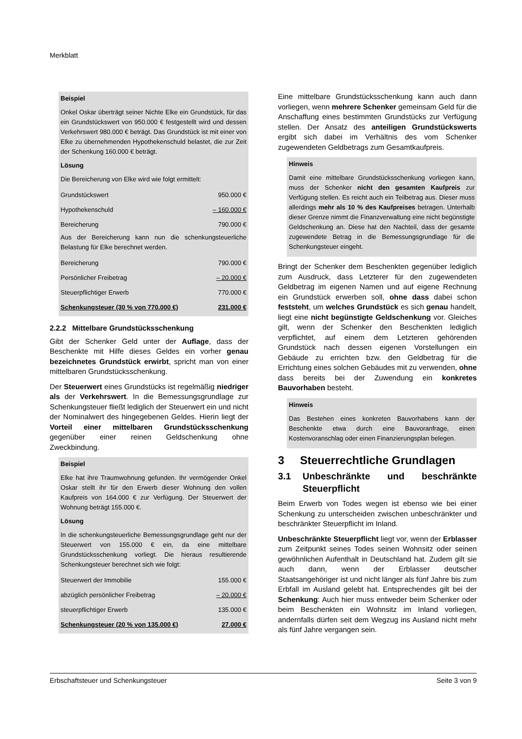Merkblatt
Beispiel
Onkel Oskar überträgt seiner Nichte Elke ein Grundstück, für das ein Grundstückswert von 950.000 € festgestellt wird und dessen Verkehrswert 980.000 € beträgt. Das Grundstück ist mit einer von Elke zu übernehmenden Hypothekenschuld belastet, die zur Zeit der Schenkung 160.000 € beträgt.
Lösung
Die Bereicherung von Elke wird wie folgt ermittelt:
| Grundstückswert | 950.000 € |
| Hypothekenschuld | – 160.000 € |
| Bereicherung | 790.000 € |
Aus der Bereicherung kann nun die schenkungsteuerliche Belastung für Elke berechnet werden.
| Bereicherung | 790.000 € |
| Persönlicher Freibetrag | – 20.000 € |
| Steuerpflichtiger Erwerb | 770.000 € |
| Schenkungsteuer (30 % von 770.000 €) | 231.000 € |
2.2.2 Mittelbare Grundstücksschenkung
Gibt der Schenker Geld unter der Auflage, dass der Beschenkte mit Hilfe dieses Geldes ein vorher genau bezeichnetes Grundstück erwirbt, spricht man von einer mittelbaren Grundstücksschenkung.
Der Steuerwert eines Grundstücks ist regelmäßig niedriger als der Verkehrswert. In die Bemessungsgrundlage zur Schenkungsteuer fließt lediglich der Steuerwert ein und nicht der Nominalwert des hingegebenen Geldes. Hierin liegt der Vorteil einer mittelbaren Grundstücksschenkung gegenüber einer reinen Geldschenkung ohne Zweckbindung.
Beispiel
Elke hat ihre Traumwohnung gefunden. Ihr vermögender Onkel Oskar stellt ihr für den Erwerb dieser Wohnung den vollen Kaufpreis von 164.000 € zur Verfügung. Der Steuerwert der Wohnung beträgt 155.000 €.
Lösung
In die schenkungsteuerliche Bemessungsgrundlage geht nur der Steuerwert von 155.000 € ein, da eine mittelbare Grundstücksschenkung vorliegt. Die hieraus resultierende Schenkungsteuer berechnet sich wie folgt:
| Steuerwert der Immobilie | 155.000 € |
| abzüglich persönlicher Freibetrag | – 20.000 € |
| steuerpflichtiger Erwerb | 135.000 € |
| Schenkungsteuer (20 % von 135.000 €) | 27.000 € |
Eine mittelbare Grundstücksschenkung kann auch dann vorliegen, wenn mehrere Schenker gemeinsam Geld für die Anschaffung eines bestimmten Grundstücks zur Verfügung stellen. Der Ansatz des anteiligen Grundstückswerts ergibt sich dabei im Verhältnis des vom Schenker zugewendeten Geldbetrags zum Gesamtkaufpreis.
Hinweis
Damit eine mittelbare Grundstücksschenkung vorliegen kann, muss der Schenker nicht den gesamten Kaufpreis zur Verfügung stellen. Es reicht auch ein Teilbetrag aus. Dieser muss allerdings mehr als 10 % des Kaufpreises betragen. Unterhalb dieser Grenze nimmt die Finanzverwaltung eine nicht begünstigte Geldschenkung an. Diese hat den Nachteil, dass der gesamte zugewendete Betrag in die Bemessungsgrundlage für die Schenkungsteuer eingeht.
Bringt der Schenker dem Beschenkten gegenüber lediglich zum Ausdruck, dass Letzterer für den zugewendeten Geldbetrag im eigenen Namen und auf eigene Rechnung ein Grundstück erwerben soll, ohne dass dabei schon feststeht, um welches Grundstück es sich genau handelt, liegt eine nicht begünstigte Geldschenkung vor. Gleiches gilt, wenn der Schenker den Beschenkten lediglich verpflichtet, auf einem dem Letzteren gehörenden Grundstück nach dessen eigenen Vorstellungen ein Gebäude zu errichten bzw. den Geldbetrag für die Errichtung eines solchen Gebäudes mit zu verwenden, ohne dass bereits bei der Zuwendung ein konkretes Bauvorhaben besteht.
Hinweis
Das Bestehen eines konkreten Bauvorhabens kann der Beschenkte etwa durch eine Bauvoranfrage, einen Kostenvoranschlag oder einen Finanzierungsplan belegen.
3 Steuerrechtliche Grundlagen
3.1 Unbeschränkte und beschränkte Steuerpflicht
Beim Erwerb von Todes wegen ist ebenso wie bei einer Schenkung zu unterscheiden zwischen unbeschränkter und beschränkter Steuerpflicht im Inland.
Unbeschränkte Steuerpflicht liegt vor, wenn der Erblasser zum Zeitpunkt seines Todes seinen Wohnsitz oder seinen gewöhnlichen Aufenthalt in Deutschland hat. Zudem gilt sie auch dann, wenn der Erblasser deutscher Staatsangehöriger ist und nicht länger als fünf Jahre bis zum Erbfall im Ausland gelebt hat. Entsprechendes gilt bei der Schenkung: Auch hier muss entweder beim Schenker oder beim Beschenkten ein Wohnsitz im Inland vorliegen, andernfalls dürfen seit dem Wegzug ins Ausland nicht mehr als fünf Jahre vergangen sein.
Erbschaftsteuer und Schenkungsteuer Seite 3 von 9